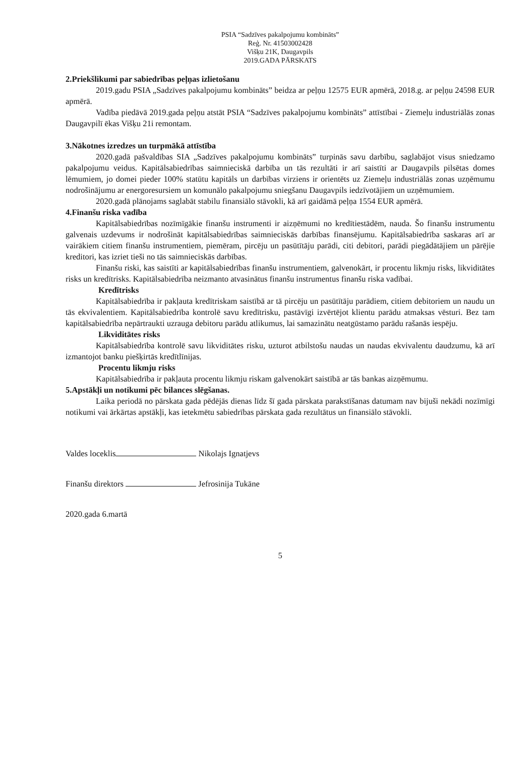PSIA “Sadzīves pakalpojumu kombināts”
Reģ. Nr. 41503002428
Višķu 21K, Daugavpils
2019.GADA PĀRSKATS
2.Priekšlikumi par sabiedrības peļņas izlietošanu
2019.gadu PSIA „Sadzīves pakalpojumu kombināts” beidza ar peļņu 12575 EUR apmērā, 2018.g. ar peļņu 24598 EUR apmērā.
Vadība piedāvā 2019.gada peļņu atstāt PSIA “Sadzīves pakalpojumu kombināts” attīstībai - Ziemeļu industriālās zonas Daugavpilī ēkas Višķu 21i remontam.
3.Nākotnes izredzes un turpmākā attīstība
2020.gadā pašvaldības SIA „Sadzīves pakalpojumu kombināts” turpinās savu darbību, saglabājot visus sniedzamo pakalpojumu veidus. Kapitālsabiedrības saimnieciskā darbība un tās rezultāti ir arī saistīti ar Daugavpils pilsētas domes lēmumiem, jo domei pieder 100% statūtu kapitāls un darbības virziens ir orientēts uz Ziemeļu industriālās zonas uzņēmumu nodrošinājumu ar energoresursiem un komunālo pakalpojumu sniegšanu Daugavpils iedzīvotājiem un uzņēmumiem.
2020.gadā plānojams saglabāt stabilu finansiālo stāvokli, kā arī gaidāmā peļņa 1554 EUR apmērā.
4.Finanšu riska vadība
Kapitālsabiedrības nozīmīgākie finanšu instrumenti ir aizņēmumi no kredītiestādēm, nauda. Šo finanšu instrumentu galvenais uzdevums ir nodrošināt kapitālsabiedrības saimnieciskās darbības finansējumu. Kapitālsabiedrība saskaras arī ar vairākiem citiem finanšu instrumentiem, piemēram, pircēju un pasūtītāju parādi, citi debitori, parādi piegādātājiem un pārējie kreditori, kas izriet tieši no tās saimnieciskās darbības.
Finanšu riski, kas saistīti ar kapitālsabiedrības finanšu instrumentiem, galvenokārt, ir procentu likmju risks, likviditātes risks un kredītrisks. Kapitālsabiedrība neizmanto atvasinātus finanšu instrumentus finanšu riska vadībai.
Kredītrisks
Kapitālsabiedrība ir pakļauta kredītriskam saistībā ar tā pircēju un pasūtītāju parādiem, citiem debitoriem un naudu un tās ekvivalentiem. Kapitālsabiedrība kontrolē savu kredītrisku, pastāvīgi izvērtējot klientu parādu atmaksas vēsturi. Bez tam kapitālsabiedrība nepārtraukti uzrauga debitoru parādu atlikumus, lai samazinātu neatgūstamo parādu rašanās iespēju.
Likviditātes risks
Kapitālsabiedrība kontrolē savu likviditātes risku, uzturot atbilstošu naudas un naudas ekvivalentu daudzumu, kā arī izmantojot banku piešķirtās kredītlīnijas.
Procentu likmju risks
Kapitālsabiedrība ir pakļauta procentu likmju riskam galvenokārt saistībā ar tās bankas aizņēmumu.
5.Apstākļi un notikumi pēc bilances slēgšanas.
Laika periodā no pārskata gada pēdējās dienas līdz šī gada pārskata parakstīšanas datumam nav bijuši nekādi nozīmīgi notikumi vai ārkārtas apstākļi, kas ietekmētu sabiedrības pārskata gada rezultātus un finansiālo stāvokli.
Valdes loceklis Nikolajs Ignatjevs
Finanšu direktors Jefrosinija Tukāne
2020.gada 6.martā
5